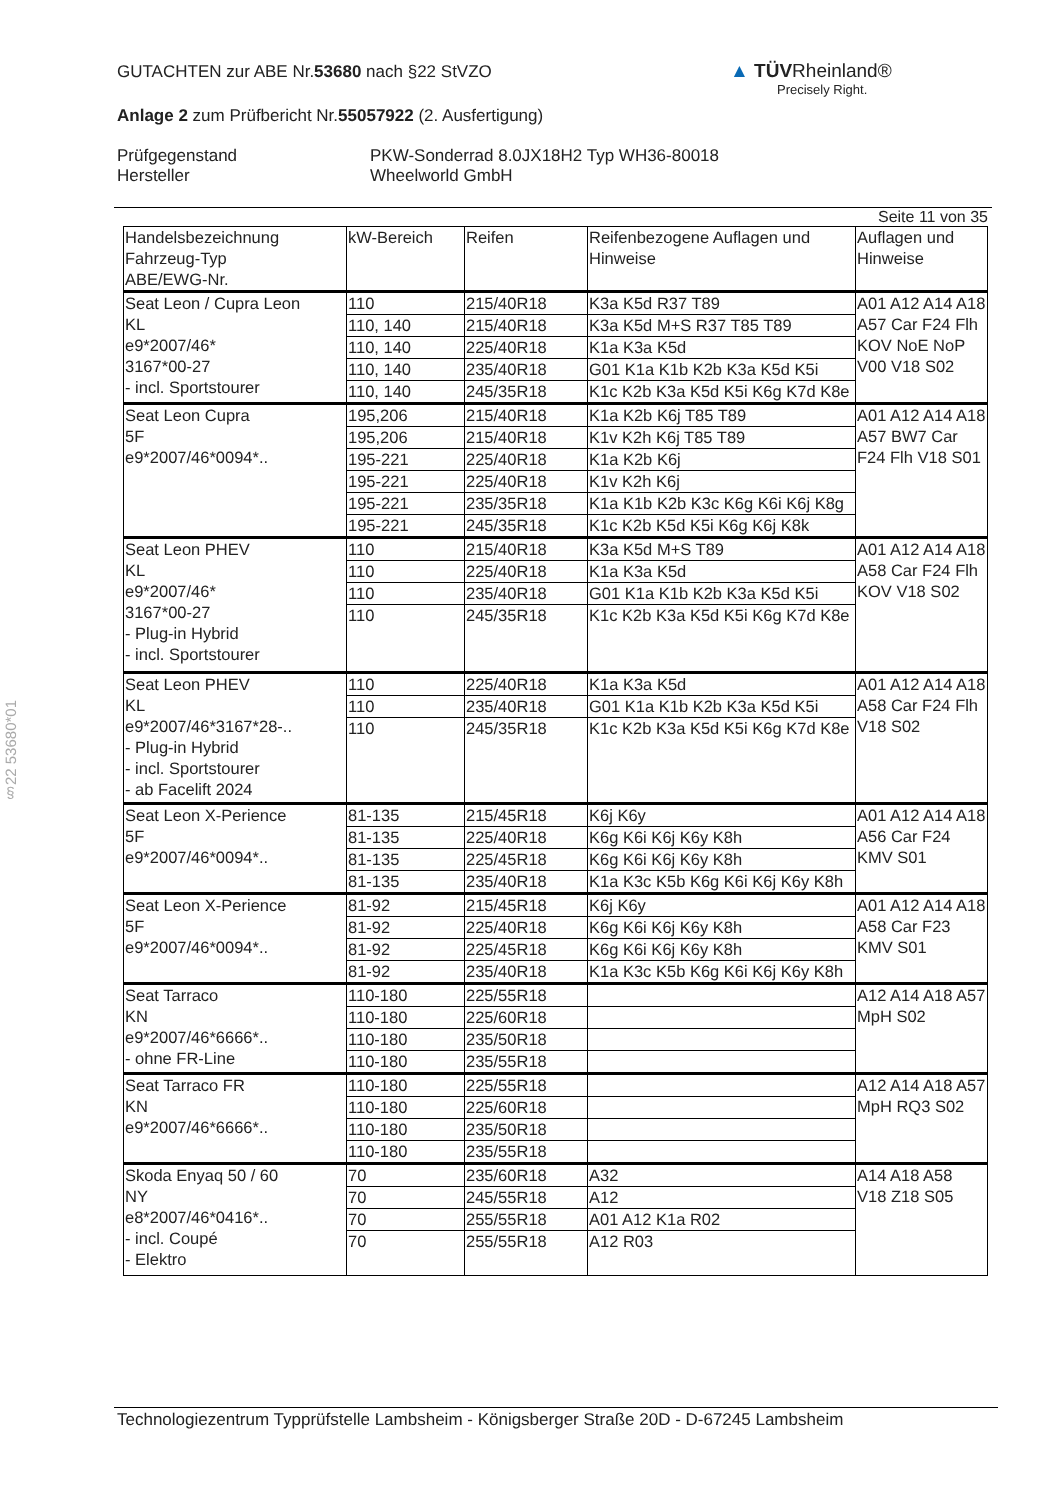GUTACHTEN zur ABE Nr.53680 nach §22 StVZO
Anlage 2 zum Prüfbericht Nr.55057922 (2. Ausfertigung)
Prüfgegenstand
Hersteller
PKW-Sonderrad 8.0JX18H2 Typ WH36-80018
Wheelworld GmbH
▲ TÜVRheinland®
Precisely Right.
§22 53680*01
Seite 11 von 35
| Handelsbezeichnung Fahrzeug-Typ ABE/EWG-Nr. | kW-Bereich | Reifen | Reifenbezogene Auflagen und Hinweise | Auflagen und Hinweise |
| --- | --- | --- | --- | --- |
| Seat Leon / Cupra Leon KL e9*2007/46* 3167*00-27 - incl. Sportstourer | 110 | 215/40R18 | K3a K5d R37 T89 | A01 A12 A14 A18 A57 Car F24 Flh KOV NoE NoP V00 V18 S02 |
| | 110, 140 | 215/40R18 | K3a K5d M+S R37 T85 T89 | |
| | 110, 140 | 225/40R18 | K1a K3a K5d | |
| | 110, 140 | 235/40R18 | G01 K1a K1b K2b K3a K5d K5i | |
| | 110, 140 | 245/35R18 | K1c K2b K3a K5d K5i K6g K7d K8e | |
| Seat Leon Cupra 5F e9*2007/46*0094*.. | 195,206 | 215/40R18 | K1a K2b K6j T85 T89 | A01 A12 A14 A18 A57 BW7 Car F24 Flh V18 S01 |
| | 195,206 | 215/40R18 | K1v K2h K6j T85 T89 | |
| | 195-221 | 225/40R18 | K1a K2b K6j | |
| | 195-221 | 225/40R18 | K1v K2h K6j | |
| | 195-221 | 235/35R18 | K1a K1b K2b K3c K6g K6i K6j K8g | |
| | 195-221 | 245/35R18 | K1c K2b K5d K5i K6g K6j K8k | |
| Seat Leon PHEV KL e9*2007/46* 3167*00-27 - Plug-in Hybrid - incl. Sportstourer | 110 | 215/40R18 | K3a K5d M+S T89 | A01 A12 A14 A18 A58 Car F24 Flh KOV V18 S02 |
| | 110 | 225/40R18 | K1a K3a K5d | |
| | 110 | 235/40R18 | G01 K1a K1b K2b K3a K5d K5i | |
| | 110 | 245/35R18 | K1c K2b K3a K5d K5i K6g K7d K8e | |
| Seat Leon PHEV KL e9*2007/46*3167*28-.. - Plug-in Hybrid - incl. Sportstourer - ab Facelift 2024 | 110 | 225/40R18 | K1a K3a K5d | A01 A12 A14 A18 A58 Car F24 Flh V18 S02 |
| | 110 | 235/40R18 | G01 K1a K1b K2b K3a K5d K5i | |
| | 110 | 245/35R18 | K1c K2b K3a K5d K5i K6g K7d K8e | |
| Seat Leon X-Perience 5F e9*2007/46*0094*.. | 81-135 | 215/45R18 | K6j K6y | A01 A12 A14 A18 A56 Car F24 KMV S01 |
| | 81-135 | 225/40R18 | K6g K6i K6j K6y K8h | |
| | 81-135 | 225/45R18 | K6g K6i K6j K6y K8h | |
| | 81-135 | 235/40R18 | K1a K3c K5b K6g K6i K6j K6y K8h | |
| Seat Leon X-Perience 5F e9*2007/46*0094*.. | 81-92 | 215/45R18 | K6j K6y | A01 A12 A14 A18 A58 Car F23 KMV S01 |
| | 81-92 | 225/40R18 | K6g K6i K6j K6y K8h | |
| | 81-92 | 225/45R18 | K6g K6i K6j K6y K8h | |
| | 81-92 | 235/40R18 | K1a K3c K5b K6g K6i K6j K6y K8h | |
| Seat Tarraco KN e9*2007/46*6666*.. - ohne FR-Line | 110-180 | 225/55R18 | | A12 A14 A18 A57 MpH S02 |
| | 110-180 | 225/60R18 | | |
| | 110-180 | 235/50R18 | | |
| | 110-180 | 235/55R18 | | |
| Seat Tarraco FR KN e9*2007/46*6666*.. | 110-180 | 225/55R18 | | A12 A14 A18 A57 MpH RQ3 S02 |
| | 110-180 | 225/60R18 | | |
| | 110-180 | 235/50R18 | | |
| | 110-180 | 235/55R18 | | |
| Skoda Enyaq 50 / 60 NY e8*2007/46*0416*.. - incl. Coupé - Elektro | 70 | 235/60R18 | A32 | A14 A18 A58 V18 Z18 S05 |
| | 70 | 245/55R18 | A12 | |
| | 70 | 255/55R18 | A01 A12 K1a R02 | |
| | 70 | 255/55R18 | A12 R03 | |
Technologiezentrum Typprüfstelle Lambsheim - Königsberger Straße 20D - D-67245 Lambsheim